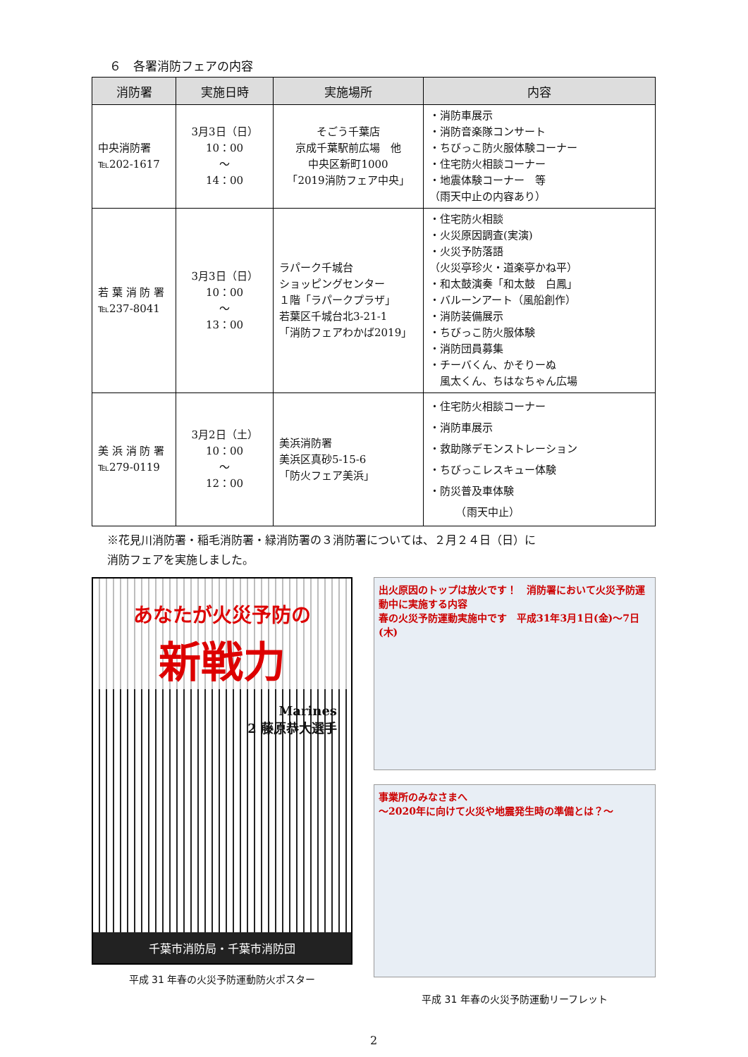６　各署消防フェアの内容
| 消防署 | 実施日時 | 実施場所 | 内容 |
| --- | --- | --- | --- |
| 中央消防署 ℡202-1617 | 3月3日（日） 10：00 ～ 14：00 | そごう千葉店 京成千葉駅前広場 他 中央区新町1000 「2019消防フェア中央」 | ・消防車展示 ・消防音楽隊コンサート ・ちびっこ防火服体験コーナー ・住宅防火相談コーナー ・地震体験コーナー 等 （雨天中止の内容あり） |
| 若 葉 消 防 署 ℡237-8041 | 3月3日（日） 10：00 ～ 13：00 | ラパーク千城台 ショッピングセンター １階「ラパークプラザ」 若葉区千城台北3-21-1 「消防フェアわかば2019」 | ・住宅防火相談 ・火災原因調査(実演) ・火災予防落語 （火災亭珍火・道楽亭かね平） ・和太鼓演奏「和太鼓 白鳳」 ・バルーンアート（風船創作） ・消防装備展示 ・ちびっこ防火服体験 ・消防団員募集 ・チーバくん、かそりーぬ 風太くん、ちはなちゃん広場 |
| 美 浜 消 防 署 ℡279-0119 | 3月2日（土） 10：00 ～ 12：00 | 美浜消防署 美浜区真砂5-15-6 「防火フェア美浜」 | ・住宅防火相談コーナー ・消防車展示 ・救助隊デモンストレーション ・ちびっこレスキュー体験 ・防災普及車体験 （雨天中止） |
※花見川消防署・稲毛消防署・緑消防署の３消防署については、２月２４日（日）に
消防フェアを実施しました。
あなたが火災予防の
新戦力
Marines
2 藤原恭大選手
千葉市消防局・千葉市消防団
平成 31 年春の火災予防運動防火ポスター
出火原因のトップは放火です！　消防署において火災予防運動中に実施する内容
春の火災予防運動実施中です　平成31年3月1日(金)～7日(木)
事業所のみなさまへ
～2020年に向けて火災や地震発生時の準備とは？～
平成 31 年春の火災予防運動リーフレット
2